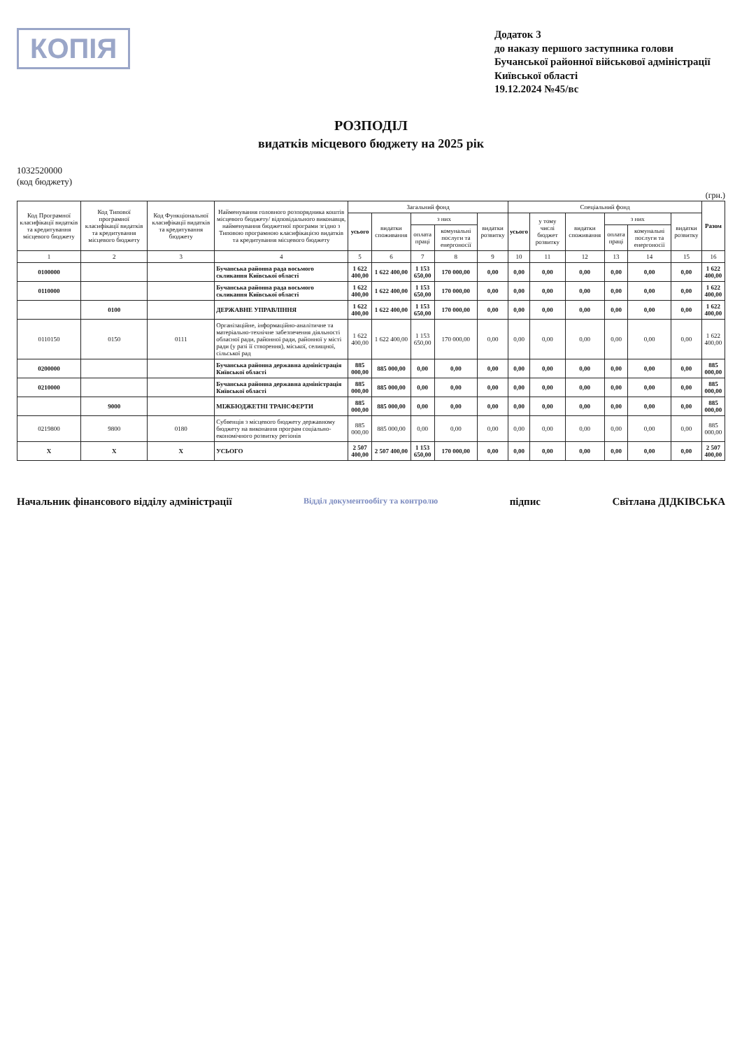КОПІЯ
Додаток 3
до наказу першого заступника голови Бучанської районної військової адміністрації Київської області
19.12.2024 №45/вс
РОЗПОДІЛ
видатків місцевого бюджету на 2025 рік
1032520000
(код бюджету)
(грн.)
| Код Програмної класифікації видатків та кредитування місцевого бюджету | Код Типової програмної класифікації видатків та кредитування місцевого бюджету | Код Функціональної класифікації видатків та кредитування бюджету | Найменування головного розпорядника коштів місцевого бюджету/ відповідального виконавця, найменування бюджетної програми згідно з Типовою програмною класифікацією видатків та кредитування місцевого бюджету | Загальний фонд | | | | | Спеціальний фонд | | | | | | Разом |
| --- | --- | --- | --- | --- | --- | --- | --- | --- | --- | --- | --- | --- | --- | --- | --- |
| | | | | усього | видатки споживання | з них | | видатки розвитку | усього | у тому числі бюджет розвитку | видатки споживання | з них | | видатки розвитку | |
| | | | | | | оплата праці | комунальні послуги та енергоносії | | | | | оплата праці | комунальні послуги та енергоносії | | |
| 1 | 2 | 3 | 4 | 5 | 6 | 7 | 8 | 9 | 10 | 11 | 12 | 13 | 14 | 15 | 16 |
| 0100000 | | | Бучанська районна рада восьмого скликання Київської області | 1 622 400,00 | 1 622 400,00 | 1 153 650,00 | 170 000,00 | 0,00 | 0,00 | 0,00 | 0,00 | 0,00 | 0,00 | 0,00 | 1 622 400,00 |
| 0110000 | | | Бучанська районна рада восьмого скликання Київської області | 1 622 400,00 | 1 622 400,00 | 1 153 650,00 | 170 000,00 | 0,00 | 0,00 | 0,00 | 0,00 | 0,00 | 0,00 | 0,00 | 1 622 400,00 |
| | 0100 | | ДЕРЖАВНЕ УПРАВЛІННЯ | 1 622 400,00 | 1 622 400,00 | 1 153 650,00 | 170 000,00 | 0,00 | 0,00 | 0,00 | 0,00 | 0,00 | 0,00 | 0,00 | 1 622 400,00 |
| 0110150 | 0150 | 0111 | Організаційне, інформаційно-аналітичне та матеріально-технічне забезпечення діяльності обласної ради, районної ради, районної у місті ради (у разі її створення), міської, селищної, сільської рад | 1 622 400,00 | 1 622 400,00 | 1 153 650,00 | 170 000,00 | 0,00 | 0,00 | 0,00 | 0,00 | 0,00 | 0,00 | 0,00 | 1 622 400,00 |
| 0200000 | | | Бучанська районна державна адміністрація Київської області | 885 000,00 | 885 000,00 | 0,00 | 0,00 | 0,00 | 0,00 | 0,00 | 0,00 | 0,00 | 0,00 | 0,00 | 885 000,00 |
| 0210000 | | | Бучанська районна державна адміністрація Київської області | 885 000,00 | 885 000,00 | 0,00 | 0,00 | 0,00 | 0,00 | 0,00 | 0,00 | 0,00 | 0,00 | 0,00 | 885 000,00 |
| | 9000 | | МІЖБЮДЖЕТНІ ТРАНСФЕРТИ | 885 000,00 | 885 000,00 | 0,00 | 0,00 | 0,00 | 0,00 | 0,00 | 0,00 | 0,00 | 0,00 | 0,00 | 885 000,00 |
| 0219800 | 9800 | 0180 | Субвенція з місцевого бюджету державному бюджету на виконання програм соціально-економічного розвитку регіонів | 885 000,00 | 885 000,00 | 0,00 | 0,00 | 0,00 | 0,00 | 0,00 | 0,00 | 0,00 | 0,00 | 0,00 | 885 000,00 |
| X | X | X | УСЬОГО | 2 507 400,00 | 2 507 400,00 | 1 153 650,00 | 170 000,00 | 0,00 | 0,00 | 0,00 | 0,00 | 0,00 | 0,00 | 0,00 | 2 507 400,00 |
Начальник фінансового відділу адміністрації
Відділ документообігу та контролю
підпис Світлана ДІДКІВСЬКА